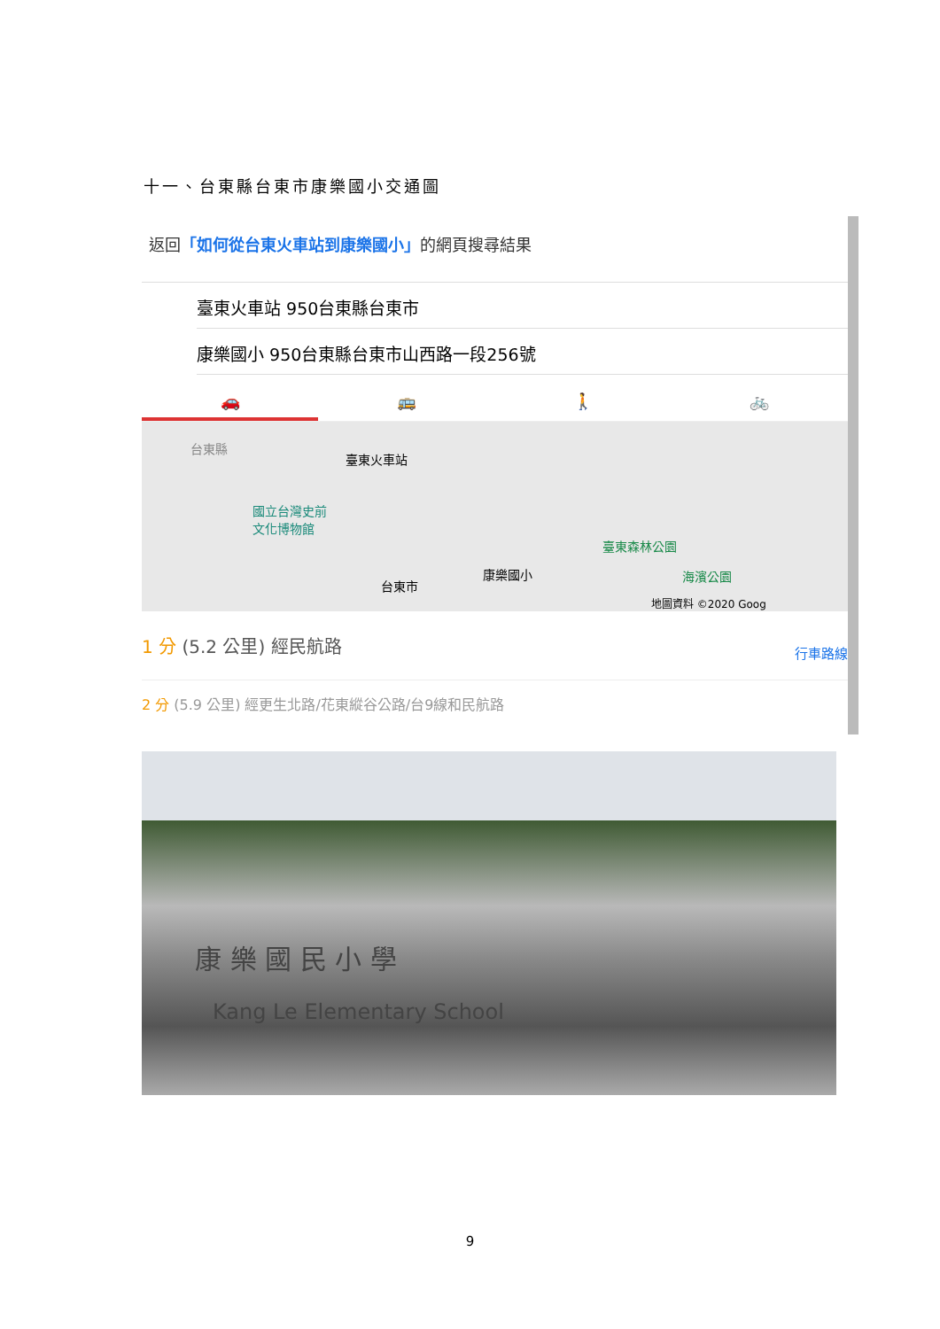十一、台東縣台東市康樂國小交通圖
返回「如何從台東火車站到康樂國小」的網頁搜尋結果
臺東火車站 950台東縣台東市
康樂國小 950台東縣台東市山西路一段256號
🚗 🚌 🚶 🚲
台東縣
臺東火車站
國立台灣史前
文化博物館
臺東森林公園
康樂國小 海濱公園
台東市
地圖資料 ©2020 Goog
1 分 (5.2 公里) 經民航路
行車路線
2 分 (5.9 公里) 經更生北路/花東縱谷公路/台9線和民航路
康 樂 國 民 小 學
Kang Le Elementary School
9